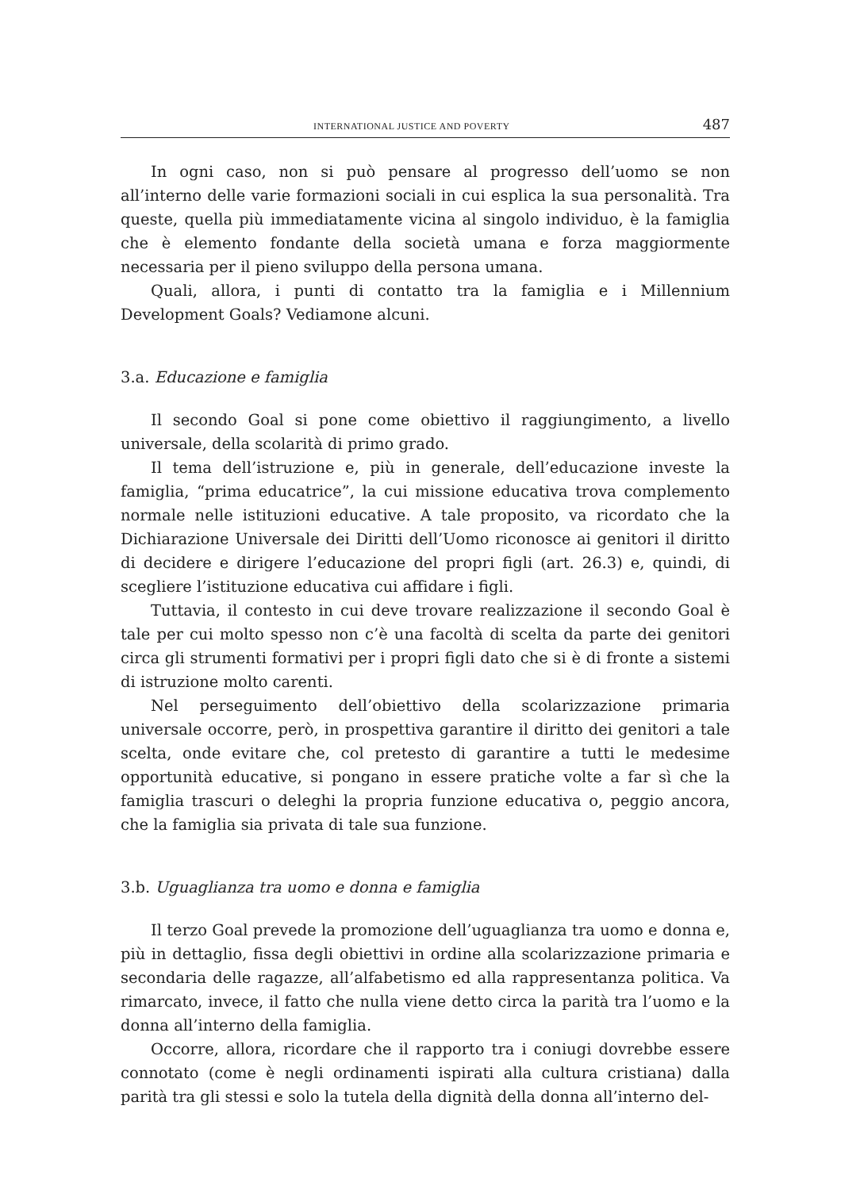INTERNATIONAL JUSTICE AND POVERTY 487
In ogni caso, non si può pensare al progresso dell’uomo se non all’interno delle varie formazioni sociali in cui esplica la sua personalità. Tra queste, quella più immediatamente vicina al singolo individuo, è la famiglia che è elemento fondante della società umana e forza maggiormente necessaria per il pieno sviluppo della persona umana.
Quali, allora, i punti di contatto tra la famiglia e i Millennium Development Goals? Vediamone alcuni.
3.a. Educazione e famiglia
Il secondo Goal si pone come obiettivo il raggiungimento, a livello universale, della scolarità di primo grado.
Il tema dell’istruzione e, più in generale, dell’educazione investe la famiglia, “prima educatrice”, la cui missione educativa trova complemento normale nelle istituzioni educative. A tale proposito, va ricordato che la Dichiarazione Universale dei Diritti dell’Uomo riconosce ai genitori il diritto di decidere e dirigere l’educazione del propri figli (art. 26.3) e, quindi, di scegliere l’istituzione educativa cui affidare i figli.
Tuttavia, il contesto in cui deve trovare realizzazione il secondo Goal è tale per cui molto spesso non c’è una facoltà di scelta da parte dei genitori circa gli strumenti formativi per i propri figli dato che si è di fronte a sistemi di istruzione molto carenti.
Nel perseguimento dell’obiettivo della scolarizzazione primaria universale occorre, però, in prospettiva garantire il diritto dei genitori a tale scelta, onde evitare che, col pretesto di garantire a tutti le medesime opportunità educative, si pongano in essere pratiche volte a far sì che la famiglia trascuri o deleghi la propria funzione educativa o, peggio ancora, che la famiglia sia privata di tale sua funzione.
3.b. Uguaglianza tra uomo e donna e famiglia
Il terzo Goal prevede la promozione dell’uguaglianza tra uomo e donna e, più in dettaglio, fissa degli obiettivi in ordine alla scolarizzazione primaria e secondaria delle ragazze, all’alfabetismo ed alla rappresentanza politica. Va rimarcato, invece, il fatto che nulla viene detto circa la parità tra l’uomo e la donna all’interno della famiglia.
Occorre, allora, ricordare che il rapporto tra i coniugi dovrebbe essere connotato (come è negli ordinamenti ispirati alla cultura cristiana) dalla parità tra gli stessi e solo la tutela della dignità della donna all’interno del-